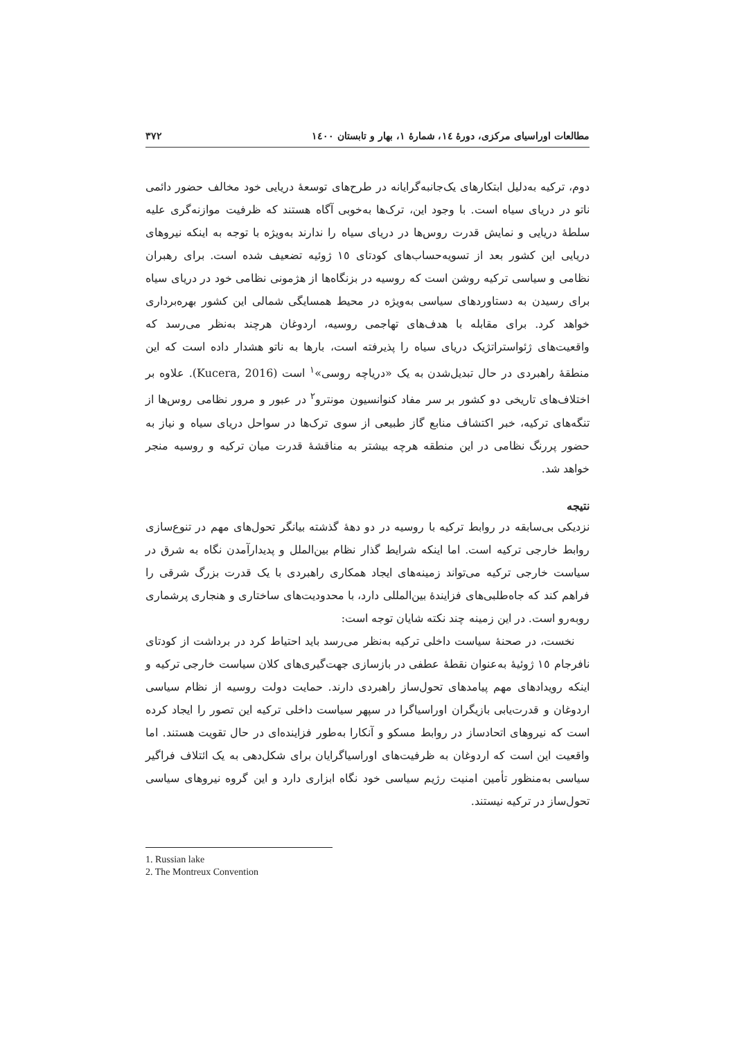مطالعات اوراسیای مرکزی، دورهٔ ١٤، شمارهٔ ١، بهار و تابستان ١٤٠٠ ٣٧٢
دوم، ترکیه به‌دلیل ابتکارهای یک‌جانبه‌گرایانه در طرح‌های توسعهٔ دریایی خود مخالف حضور دائمی ناتو در دریای سیاه است. با وجود این، ترک‌ها به‌خوبی آگاه هستند که ظرفیت موازنه‌گری علیه سلطهٔ دریایی و نمایش قدرت روس‌ها در دریای سیاه را ندارند به‌ویژه با توجه به اینکه نیروهای دریایی این کشور بعد از تسویه‌حساب‌های کودتای ١٥ ژوئیه تضعیف شده است. برای رهبران نظامی و سیاسی ترکیه روشن است که روسیه در بزنگاه‌ها از هژمونی نظامی خود در دریای سیاه برای رسیدن به دستاوردهای سیاسی به‌ویژه در محیط همسایگی شمالی این کشور بهره‌برداری خواهد کرد. برای مقابله با هدف‌های تهاجمی روسیه، اردوغان هرچند به‌نظر می‌رسد که واقعیت‌های ژئواستراتژیک دریای سیاه را پذیرفته است، بارها به ناتو هشدار داده است که این منطقهٔ راهبردی در حال تبدیل‌شدن به یک «دریاچه روسی»<sup>١</sup> است (Kucera, 2016). علاوه بر اختلاف‌های تاریخی دو کشور بر سر مفاد کنوانسیون مونترو<sup>٢</sup> در عبور و مرور نظامی روس‌ها از تنگه‌های ترکیه، خبر اکتشاف منابع گاز طبیعی از سوی ترک‌ها در سواحل دریای سیاه و نیاز به حضور پررنگ نظامی در این منطقه هرچه بیشتر به مناقشهٔ قدرت میان ترکیه و روسیه منجر خواهد شد.
نتیجه
نزدیکی بی‌سابقه در روابط ترکیه با روسیه در دو دههٔ گذشته بیانگر تحول‌های مهم در تنوع‌سازی روابط خارجی ترکیه است. اما اینکه شرایط گذار نظام بین‌الملل و پدیدارآمدن نگاه به شرق در سیاست خارجی ترکیه می‌تواند زمینه‌های ایجاد همکاری راهبردی با یک قدرت بزرگ شرقی را فراهم کند که جاه‌طلبی‌های فزایندهٔ بین‌المللی دارد، با محدودیت‌های ساختاری و هنجاری پرشماری روبه‌رو است. در این زمینه چند نکته شایان توجه است:
نخست، در صحنهٔ سیاست داخلی ترکیه به‌نظر می‌رسد باید احتیاط کرد در برداشت از کودتای نافرجام ١٥ ژوئیهٔ به‌عنوان نقطهٔ عطفی در بازسازی جهت‌گیری‌های کلان سیاست خارجی ترکیه و اینکه رویدادهای مهم پیامدهای تحول‌ساز راهبردی دارند. حمایت دولت روسیه از نظام سیاسی اردوغان و قدرت‌یابی بازیگران اوراسیاگرا در سپهر سیاست داخلی ترکیه این تصور را ایجاد کرده است که نیروهای اتحادساز در روابط مسکو و آنکارا به‌طور فزاینده‌ای در حال تقویت هستند. اما واقعیت این است که اردوغان به ظرفیت‌های اوراسیاگرایان برای شکل‌دهی به یک ائتلاف فراگیر سیاسی به‌منظور تأمین امنیت رژیم سیاسی خود نگاه ابزاری دارد و این گروه نیروهای سیاسی تحول‌ساز در ترکیه نیستند.
1. Russian lake
2. The Montreux Convention